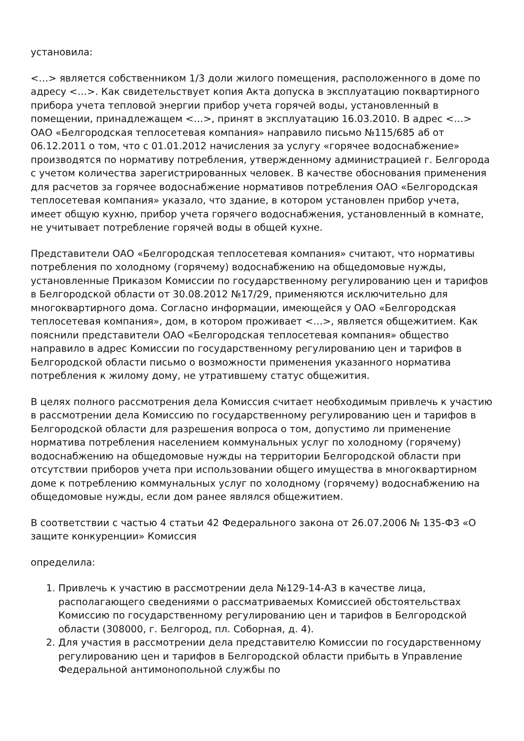установила:
<…> является собственником 1/3 доли жилого помещения, расположенного в доме по адресу <…>. Как свидетельствует копия Акта допуска в эксплуатацию поквартирного прибора учета тепловой энергии прибор учета горячей воды, установленный в помещении, принадлежащем <…>, принят в эксплуатацию 16.03.2010. В адрес <…> ОАО «Белгородская теплосетевая компания» направило письмо №115/685 аб от 06.12.2011 о том, что с 01.01.2012 начисления за услугу «горячее водоснабжение» производятся по нормативу потребления, утвержденному администрацией г. Белгорода с учетом количества зарегистрированных человек. В качестве обоснования применения для расчетов за горячее водоснабжение нормативов потребления ОАО «Белгородская теплосетевая компания» указало, что здание, в котором установлен прибор учета, имеет общую кухню, прибор учета горячего водоснабжения, установленный в комнате, не учитывает потребление горячей воды в общей кухне.
Представители ОАО «Белгородская теплосетевая компания» считают, что нормативы потребления по холодному (горячему) водоснабжению на общедомовые нужды, установленные Приказом Комиссии по государственному регулированию цен и тарифов в Белгородской области от 30.08.2012 №17/29, применяются исключительно для многоквартирного дома. Согласно информации, имеющейся у ОАО «Белгородская теплосетевая компания», дом, в котором проживает <…>, является общежитием. Как пояснили представители ОАО «Белгородская теплосетевая компания» общество направило в адрес Комиссии по государственному регулированию цен и тарифов в Белгородской области письмо о возможности применения указанного норматива потребления к жилому дому, не утратившему статус общежития.
В целях полного рассмотрения дела Комиссия считает необходимым привлечь к участию в рассмотрении дела Комиссию по государственному регулированию цен и тарифов в Белгородской области для разрешения вопроса о том, допустимо ли применение норматива потребления населением коммунальных услуг по холодному (горячему) водоснабжению на общедомовые нужды на территории Белгородской области при отсутствии приборов учета при использовании общего имущества в многоквартирном доме к потреблению коммунальных услуг по холодному (горячему) водоснабжению на общедомовые нужды, если дом ранее являлся общежитием.
В соответствии с частью 4 статьи 42 Федерального закона от 26.07.2006 № 135-ФЗ «О защите конкуренции» Комиссия
определила:
1. Привлечь к участию в рассмотрении дела №129-14-АЗ в качестве лица, располагающего сведениями о рассматриваемых Комиссией обстоятельствах Комиссию по государственному регулированию цен и тарифов в Белгородской области (308000, г. Белгород, пл. Соборная, д. 4).
2. Для участия в рассмотрении дела представителю Комиссии по государственному регулированию цен и тарифов в Белгородской области прибыть в Управление Федеральной антимонопольной службы по